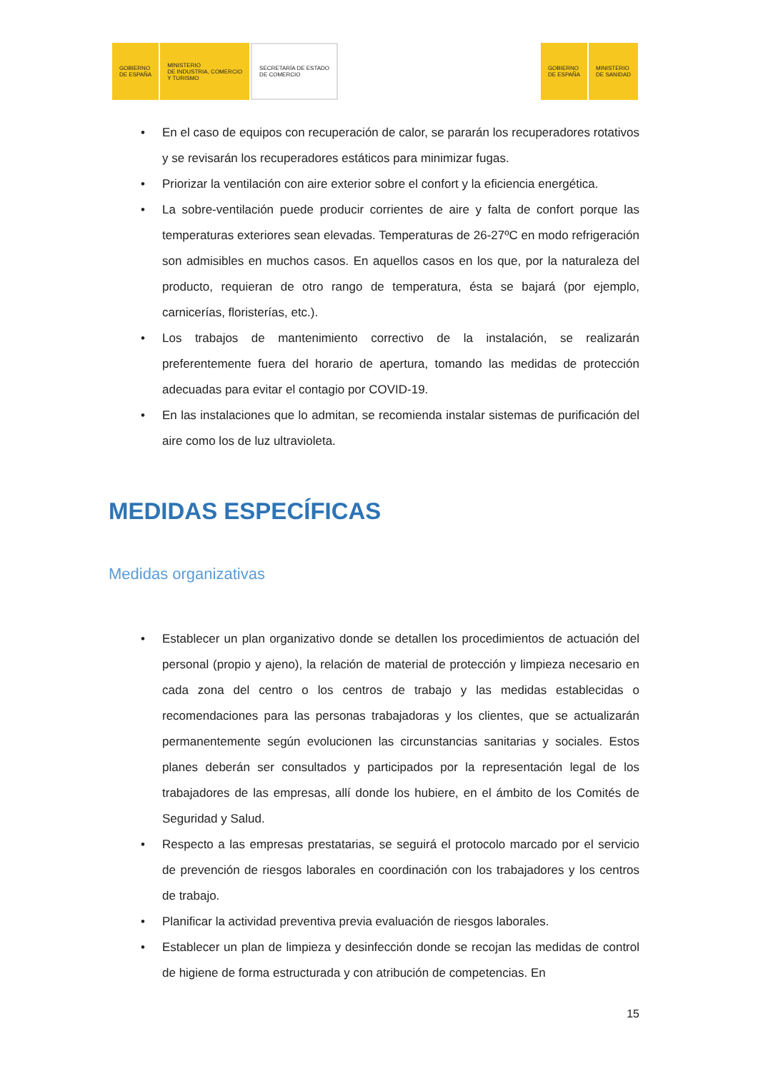GOBIERNO
DE ESPAÑA
MINISTERIO
DE INDUSTRIA, COMERCIO
Y TURISMO
SECRETARÍA DE ESTADO
DE COMERCIO
GOBIERNO
DE ESPAÑA
MINISTERIO
DE SANIDAD
• En el caso de equipos con recuperación de calor, se pararán los recuperadores rotativos y se revisarán los recuperadores estáticos para minimizar fugas.
• Priorizar la ventilación con aire exterior sobre el confort y la eficiencia energética.
• La sobre-ventilación puede producir corrientes de aire y falta de confort porque las temperaturas exteriores sean elevadas. Temperaturas de 26-27ºC en modo refrigeración son admisibles en muchos casos. En aquellos casos en los que, por la naturaleza del producto, requieran de otro rango de temperatura, ésta se bajará (por ejemplo, carnicerías, floristerías, etc.).
• Los trabajos de mantenimiento correctivo de la instalación, se realizarán preferentemente fuera del horario de apertura, tomando las medidas de protección adecuadas para evitar el contagio por COVID-19.
• En las instalaciones que lo admitan, se recomienda instalar sistemas de purificación del aire como los de luz ultravioleta.
MEDIDAS ESPECÍFICAS
Medidas organizativas
• Establecer un plan organizativo donde se detallen los procedimientos de actuación del personal (propio y ajeno), la relación de material de protección y limpieza necesario en cada zona del centro o los centros de trabajo y las medidas establecidas o recomendaciones para las personas trabajadoras y los clientes, que se actualizarán permanentemente según evolucionen las circunstancias sanitarias y sociales. Estos planes deberán ser consultados y participados por la representación legal de los trabajadores de las empresas, allí donde los hubiere, en el ámbito de los Comités de Seguridad y Salud.
• Respecto a las empresas prestatarias, se seguirá el protocolo marcado por el servicio de prevención de riesgos laborales en coordinación con los trabajadores y los centros de trabajo.
• Planificar la actividad preventiva previa evaluación de riesgos laborales.
• Establecer un plan de limpieza y desinfección donde se recojan las medidas de control de higiene de forma estructurada y con atribución de competencias. En
15